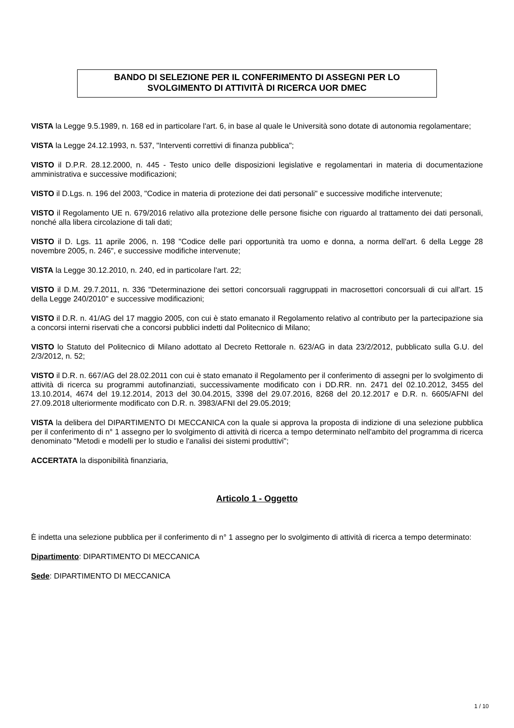BANDO DI SELEZIONE PER IL CONFERIMENTO DI ASSEGNI PER LO
SVOLGIMENTO DI ATTIVITÀ DI RICERCA UOR DMEC
VISTA la Legge 9.5.1989, n. 168 ed in particolare l'art. 6, in base al quale le Università sono dotate di autonomia regolamentare;
VISTA la Legge 24.12.1993, n. 537, "Interventi correttivi di finanza pubblica";
VISTO il D.P.R. 28.12.2000, n. 445 - Testo unico delle disposizioni legislative e regolamentari in materia di documentazione amministrativa e successive modificazioni;
VISTO il D.Lgs. n. 196 del 2003, "Codice in materia di protezione dei dati personali" e successive modifiche intervenute;
VISTO il Regolamento UE n. 679/2016 relativo alla protezione delle persone fisiche con riguardo al trattamento dei dati personali, nonché alla libera circolazione di tali dati;
VISTO il D. Lgs. 11 aprile 2006, n. 198 "Codice delle pari opportunità tra uomo e donna, a norma dell'art. 6 della Legge 28 novembre 2005, n. 246", e successive modifiche intervenute;
VISTA la Legge 30.12.2010, n. 240, ed in particolare l'art. 22;
VISTO il D.M. 29.7.2011, n. 336 "Determinazione dei settori concorsuali raggruppati in macrosettori concorsuali di cui all'art. 15 della Legge 240/2010" e successive modificazioni;
VISTO il D.R. n. 41/AG del 17 maggio 2005, con cui è stato emanato il Regolamento relativo al contributo per la partecipazione sia a concorsi interni riservati che a concorsi pubblici indetti dal Politecnico di Milano;
VISTO lo Statuto del Politecnico di Milano adottato al Decreto Rettorale n. 623/AG in data 23/2/2012, pubblicato sulla G.U. del 2/3/2012, n. 52;
VISTO il D.R. n. 667/AG del 28.02.2011 con cui è stato emanato il Regolamento per il conferimento di assegni per lo svolgimento di attività di ricerca su programmi autofinanziati, successivamente modificato con i DD.RR. nn. 2471 del 02.10.2012, 3455 del 13.10.2014, 4674 del 19.12.2014, 2013 del 30.04.2015, 3398 del 29.07.2016, 8268 del 20.12.2017 e D.R. n. 6605/AFNI del 27.09.2018 ulteriormente modificato con D.R. n. 3983/AFNI del 29.05.2019;
VISTA la delibera del DIPARTIMENTO DI MECCANICA con la quale si approva la proposta di indizione di una selezione pubblica per il conferimento di n° 1 assegno per lo svolgimento di attività di ricerca a tempo determinato nell'ambito del programma di ricerca denominato "Metodi e modelli per lo studio e l'analisi dei sistemi produttivi";
ACCERTATA la disponibilità finanziaria,
Articolo 1 - Oggetto
È indetta una selezione pubblica per il conferimento di n° 1 assegno per lo svolgimento di attività di ricerca a tempo determinato:
Dipartimento: DIPARTIMENTO DI MECCANICA
Sede: DIPARTIMENTO DI MECCANICA
1 / 10